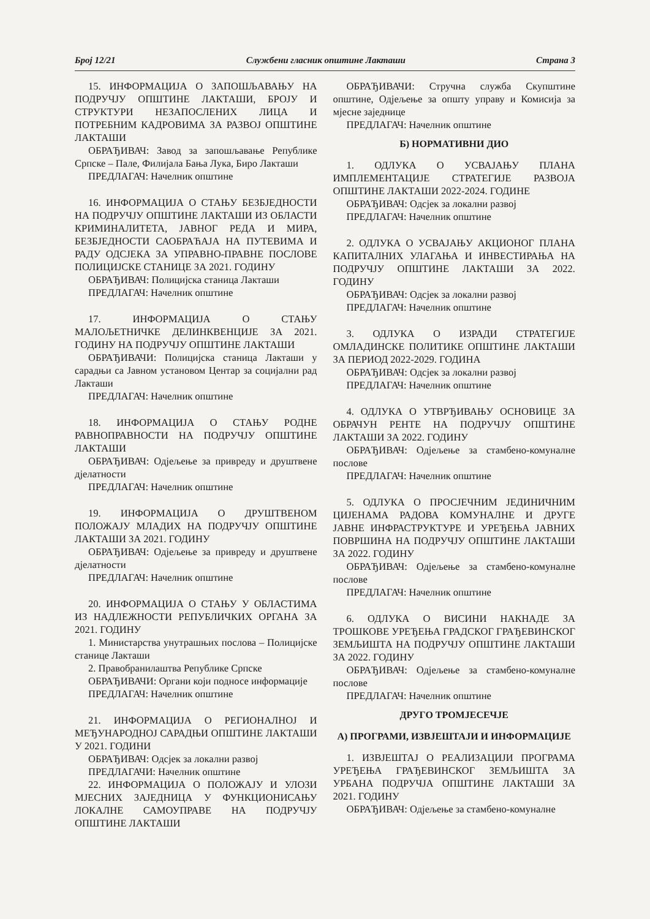Број 12/21 Службени гласник општине Лакташи Страна 3
15. ИНФОРМАЦИЈА О ЗАПОШЉАВАЊУ НА ПОДРУЧЈУ ОПШТИНЕ ЛАКТАШИ, БРОЈУ И СТРУКТУРИ НЕЗАПОСЛЕНИХ ЛИЦА И ПОТРЕБНИМ КАДРОВИМА ЗА РАЗВОЈ ОПШТИНЕ ЛАКТАШИ
ОБРАЂИВАЧ: Завод за запошљавање Републике Српске – Пале, Филијала Бања Лука, Биро Лакташи
ПРЕДЛАГАЧ: Начелник општине
16. ИНФОРМАЦИЈА О СТАЊУ БЕЗБЈЕДНОСТИ НА ПОДРУЧЈУ ОПШТИНЕ ЛАКТАШИ ИЗ ОБЛАСТИ КРИМИНАЛИТЕТА, ЈАВНОГ РЕДА И МИРА, БЕЗБЈЕДНОСТИ САОБРАЋАЈА НА ПУТЕВИМА И РАДУ ОДСЈЕКА ЗА УПРАВНО-ПРАВНЕ ПОСЛОВЕ ПОЛИЦИЈСКЕ СТАНИЦЕ ЗА 2021. ГОДИНУ
ОБРАЂИВАЧ: Полицијска станица Лакташи
ПРЕДЛАГАЧ: Начелник општине
17. ИНФОРМАЦИЈА О СТАЊУ МАЛОЉЕТНИЧКЕ ДЕЛИНКВЕНЦИЈЕ ЗА 2021. ГОДИНУ НА ПОДРУЧЈУ ОПШТИНЕ ЛАКТАШИ
ОБРАЂИВАЧИ: Полицијска станица Лакташи у сарадњи са Јавном установом Центар за социјални рад Лакташи
ПРЕДЛАГАЧ: Начелник општине
18. ИНФОРМАЦИЈА О СТАЊУ РОДНЕ РАВНОПРАВНОСТИ НА ПОДРУЧЈУ ОПШТИНЕ ЛАКТАШИ
ОБРАЂИВАЧ: Одјељење за привреду и друштвене дјелатности
ПРЕДЛАГАЧ: Начелник општине
19. ИНФОРМАЦИЈА О ДРУШТВЕНОМ ПОЛОЖАЈУ МЛАДИХ НА ПОДРУЧЈУ ОПШТИНЕ ЛАКТАШИ ЗА 2021. ГОДИНУ
ОБРАЂИВАЧ: Одјељење за привреду и друштвене дјелатности
ПРЕДЛАГАЧ: Начелник општине
20. ИНФОРМАЦИЈА О СТАЊУ У ОБЛАСТИМА ИЗ НАДЛЕЖНОСТИ РЕПУБЛИЧКИХ ОРГАНА ЗА 2021. ГОДИНУ
1. Министарства унутрашњих послова – Полицијске станице Лакташи
2. Правобранилаштва Републике Српске
ОБРАЂИВАЧИ: Органи који подносе информације
ПРЕДЛАГАЧ: Начелник општине
21. ИНФОРМАЦИЈА О РЕГИОНАЛНОЈ И МЕЂУНАРОДНОЈ САРАДЊИ ОПШТИНЕ ЛАКТАШИ У 2021. ГОДИНИ
ОБРАЂИВАЧ: Одсјек за локални развој
ПРЕДЛАГАЧИ: Начелник општине
22. ИНФОРМАЦИЈА О ПОЛОЖАЈУ И УЛОЗИ МЈЕСНИХ ЗАЈЕДНИЦА У ФУНКЦИОНИСАЊУ ЛОКАЛНЕ САМОУПРАВЕ НА ПОДРУЧЈУ ОПШТИНЕ ЛАКТАШИ
ОБРАЂИВАЧИ: Стручна служба Скупштине општине, Одјељење за општу управу и Комисија за мјесне заједнице
ПРЕДЛАГАЧ: Начелник општине
Б) НОРМАТИВНИ ДИО
1. ОДЛУКА О УСВАЈАЊУ ПЛАНА ИМПЛЕМЕНТАЦИЈЕ СТРАТЕГИЈЕ РАЗВОЈА ОПШТИНЕ ЛАКТАШИ 2022-2024. ГОДИНЕ
ОБРАЂИВАЧ: Одсјек за локални развој
ПРЕДЛАГАЧ: Начелник општине
2. ОДЛУКА О УСВАЈАЊУ АКЦИОНОГ ПЛАНА КАПИТАЛНИХ УЛАГАЊА И ИНВЕСТИРАЊА НА ПОДРУЧЈУ ОПШТИНЕ ЛАКТАШИ ЗА 2022. ГОДИНУ
ОБРАЂИВАЧ: Одсјек за локални развој
ПРЕДЛАГАЧ: Начелник општине
3. ОДЛУКА О ИЗРАДИ СТРАТЕГИЈЕ ОМЛАДИНСКЕ ПОЛИТИКЕ ОПШТИНЕ ЛАКТАШИ ЗА ПЕРИОД 2022-2029. ГОДИНА
ОБРАЂИВАЧ: Одсјек за локални развој
ПРЕДЛАГАЧ: Начелник општине
4. ОДЛУКА О УТВРЂИВАЊУ ОСНОВИЦЕ ЗА ОБРАЧУН РЕНТЕ НА ПОДРУЧЈУ ОПШТИНЕ ЛАКТАШИ ЗА 2022. ГОДИНУ
ОБРАЂИВАЧ: Одјељење за стамбено-комуналне послове
ПРЕДЛАГАЧ: Начелник општине
5. ОДЛУКА О ПРОСЈЕЧНИМ ЈЕДИНИЧНИМ ЦИЈЕНАМА РАДОВА КОМУНАЛНЕ И ДРУГЕ ЈАВНЕ ИНФРАСТРУКТУРЕ И УРЕЂЕЊА ЈАВНИХ ПОВРШИНА НА ПОДРУЧЈУ ОПШТИНЕ ЛАКТАШИ ЗА 2022. ГОДИНУ
ОБРАЂИВАЧ: Одјељење за стамбено-комуналне послове
ПРЕДЛАГАЧ: Начелник општине
6. ОДЛУКА О ВИСИНИ НАКНАДЕ ЗА ТРОШКОВЕ УРЕЂЕЊА ГРАДСКОГ ГРАЂЕВИНСКОГ ЗЕМЉИШТА НА ПОДРУЧЈУ ОПШТИНЕ ЛАКТАШИ ЗА 2022. ГОДИНУ
ОБРАЂИВАЧ: Одјељење за стамбено-комуналне послове
ПРЕДЛАГАЧ: Начелник општине
ДРУГО ТРОМЈЕСЕЧЈЕ
А) ПРОГРАМИ, ИЗВЈЕШТАЈИ И ИНФОРМАЦИЈЕ
1. ИЗВЈЕШТАЈ О РЕАЛИЗАЦИЈИ ПРОГРАМА УРЕЂЕЊА ГРАЂЕВИНСКОГ ЗЕМЉИШТА ЗА УРБАНА ПОДРУЧЈА ОПШТИНЕ ЛАКТАШИ ЗА 2021. ГОДИНУ
ОБРАЂИВАЧ: Одјељење за стамбено-комуналне